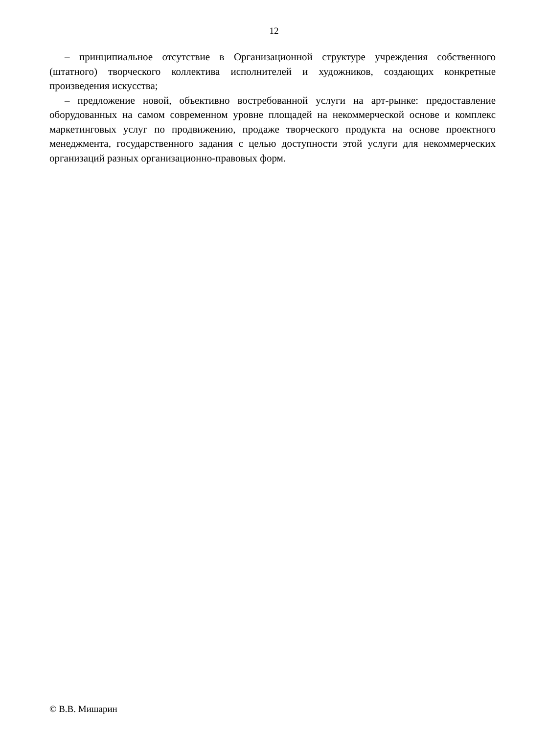12
– принципиальное отсутствие в Организационной структуре учреждения собственного (штатного) творческого коллектива исполнителей и художников, создающих конкретные произведения искусства;
– предложение новой, объективно востребованной услуги на арт-рынке: предоставление оборудованных на самом современном уровне площадей на некоммерческой основе и комплекс маркетинговых услуг по продвижению, продаже творческого продукта на основе проектного менеджмента, государственного задания с целью доступности этой услуги для некоммерческих организаций разных организационно-правовых форм.
© В.В. Мишарин